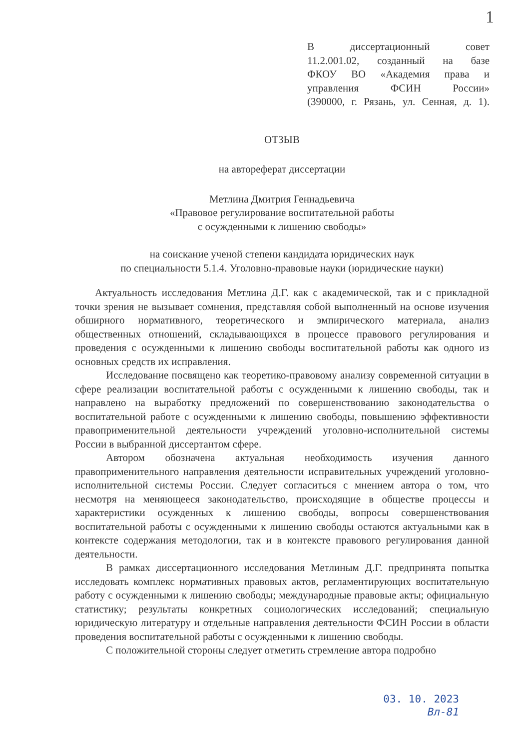1
В диссертационный совет
11.2.001.02, созданный на базе
ФКОУ ВО «Академия права и управления ФСИН России»
(390000, г. Рязань, ул. Сенная, д. 1).
ОТЗЫВ
на автореферат диссертации
Метлина Дмитрия Геннадьевича
«Правовое регулирование воспитательной работы
с осужденными к лишению свободы»
на соискание ученой степени кандидата юридических наук
по специальности 5.1.4. Уголовно-правовые науки (юридические науки)
Актуальность исследования Метлина Д.Г. как с академической, так и с прикладной точки зрения не вызывает сомнения, представляя собой выполненный на основе изучения обширного нормативного, теоретического и эмпирического материала, анализ общественных отношений, складывающихся в процессе правового регулирования и проведения с осужденными к лишению свободы воспитательной работы как одного из основных средств их исправления.
Исследование посвящено как теоретико-правовому анализу современной ситуации в сфере реализации воспитательной работы с осужденными к лишению свободы, так и направлено на выработку предложений по совершенствованию законодательства о воспитательной работе с осужденными к лишению свободы, повышению эффективности правоприменительной деятельности учреждений уголовно-исполнительной системы России в выбранной диссертантом сфере.
Автором обозначена актуальная необходимость изучения данного правоприменительного направления деятельности исправительных учреждений уголовно-исполнительной системы России. Следует согласиться с мнением автора о том, что несмотря на меняющееся законодательство, происходящие в обществе процессы и характеристики осужденных к лишению свободы, вопросы совершенствования воспитательной работы с осужденными к лишению свободы остаются актуальными как в контексте содержания методологии, так и в контексте правового регулирования данной деятельности.
В рамках диссертационного исследования Метлиным Д.Г. предпринята попытка исследовать комплекс нормативных правовых актов, регламентирующих воспитательную работу с осужденными к лишению свободы; международные правовые акты; официальную статистику; результаты конкретных социологических исследований; специальную юридическую литературу и отдельные направления деятельности ФСИН России в области проведения воспитательной работы с осужденными к лишению свободы.
С положительной стороны следует отметить стремление автора подробно
03. 10. 2023
Вл-81